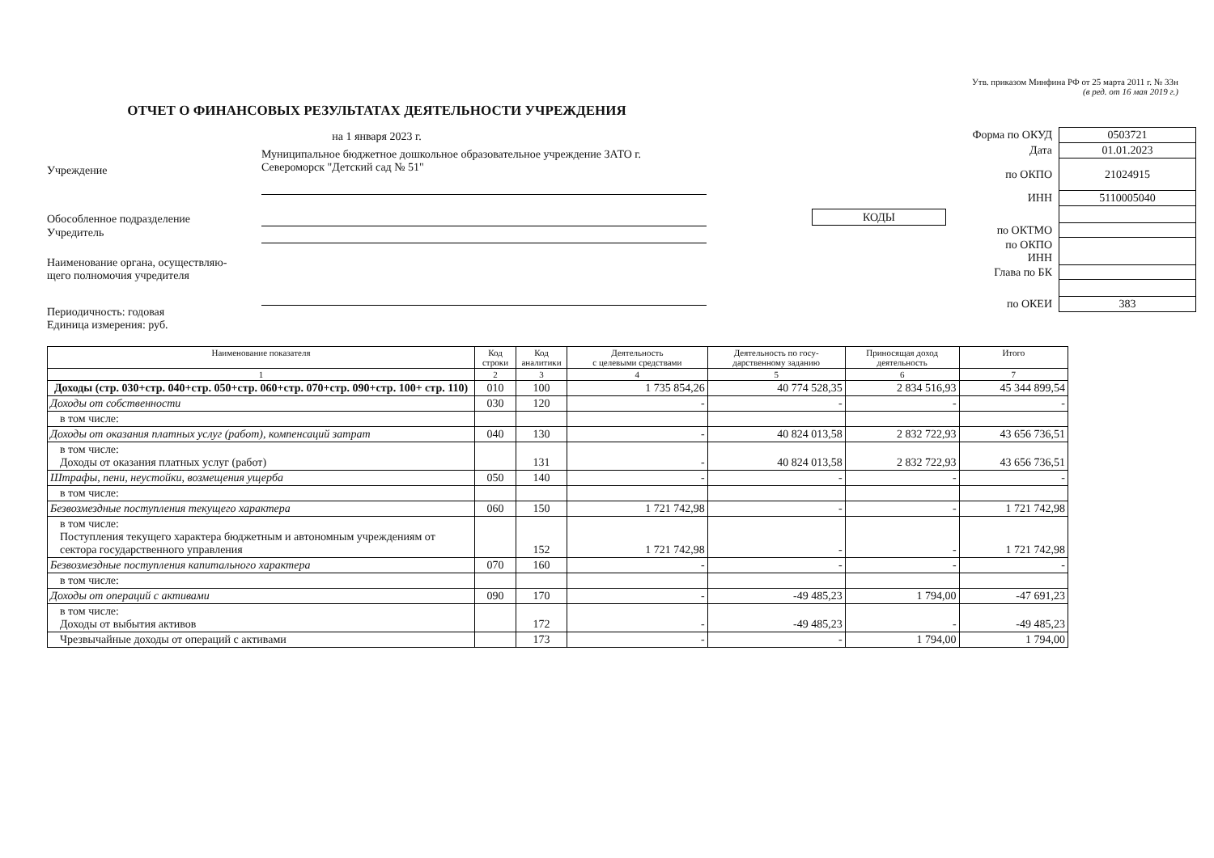Утв. приказом Минфина РФ от 25 марта 2011 г. № 33н
(в ред. от 16 мая 2019 г.)
ОТЧЕТ О ФИНАНСОВЫХ РЕЗУЛЬТАТАХ ДЕЯТЕЛЬНОСТИ УЧРЕЖДЕНИЯ
на 1 января 2023 г.
Учреждение
Муниципальное бюджетное дошкольное образовательное учреждение ЗАТО г. Североморск "Детский сад № 51"
Обособленное подразделение
Учредитель
Наименование органа, осуществляю-
щего полномочия учредителя
Периодичность: годовая
Единица измерения: руб.
| | / КОДЫ / |
| Форма по ОКУД | 0503721 |
| Дата | 01.01.2023 |
| по ОКПО | 21024915 |
| ИНН | 5110005040 |
| по ОКТМО | |
| по ОКПО ИНН | |
| Глава по БК | |
| по ОКЕИ | 383 |
| Наименование показателя | Код строки | Код аналитики | Деятельность с целевыми средствами | Деятельность по госу- дарственному заданию | Приносящая доход деятельность | Итого |
| --- | --- | --- | --- | --- | --- | --- |
| 1 | 2 | 3 | 4 | 5 | 6 | 7 |
| Доходы (стр. 030+стр. 040+стр. 050+стр. 060+стр. 070+стр. 090+стр. 100+ стр. 110) | 010 | 100 | 1 735 854,26 | 40 774 528,35 | 2 834 516,93 | 45 344 899,54 |
| Доходы от собственности | 030 | 120 | - | - | - | - |
| в том числе: | | | | | | |
| Доходы от оказания платных услуг (работ), компенсаций затрат | 040 | 130 | - | 40 824 013,58 | 2 832 722,93 | 43 656 736,51 |
| в том числе: Доходы от оказания платных услуг (работ) | | 131 | - | 40 824 013,58 | 2 832 722,93 | 43 656 736,51 |
| Штрафы, пени, неустойки, возмещения ущерба | 050 | 140 | - | - | - | - |
| в том числе: | | | | | | |
| Безвозмездные поступления текущего характера | 060 | 150 | 1 721 742,98 | - | - | 1 721 742,98 |
| в том числе: Поступления текущего характера бюджетным и автономным учреждениям от сектора государственного управления | | 152 | 1 721 742,98 | - | - | 1 721 742,98 |
| Безвозмездные поступления капитального характера | 070 | 160 | - | - | - | - |
| в том числе: | | | | | | |
| Доходы от операций с активами | 090 | 170 | - | -49 485,23 | 1 794,00 | -47 691,23 |
| в том числе: Доходы от выбытия активов | | 172 | - | -49 485,23 | - | -49 485,23 |
| Чрезвычайные доходы от операций с активами | | 173 | - | - | 1 794,00 | 1 794,00 |